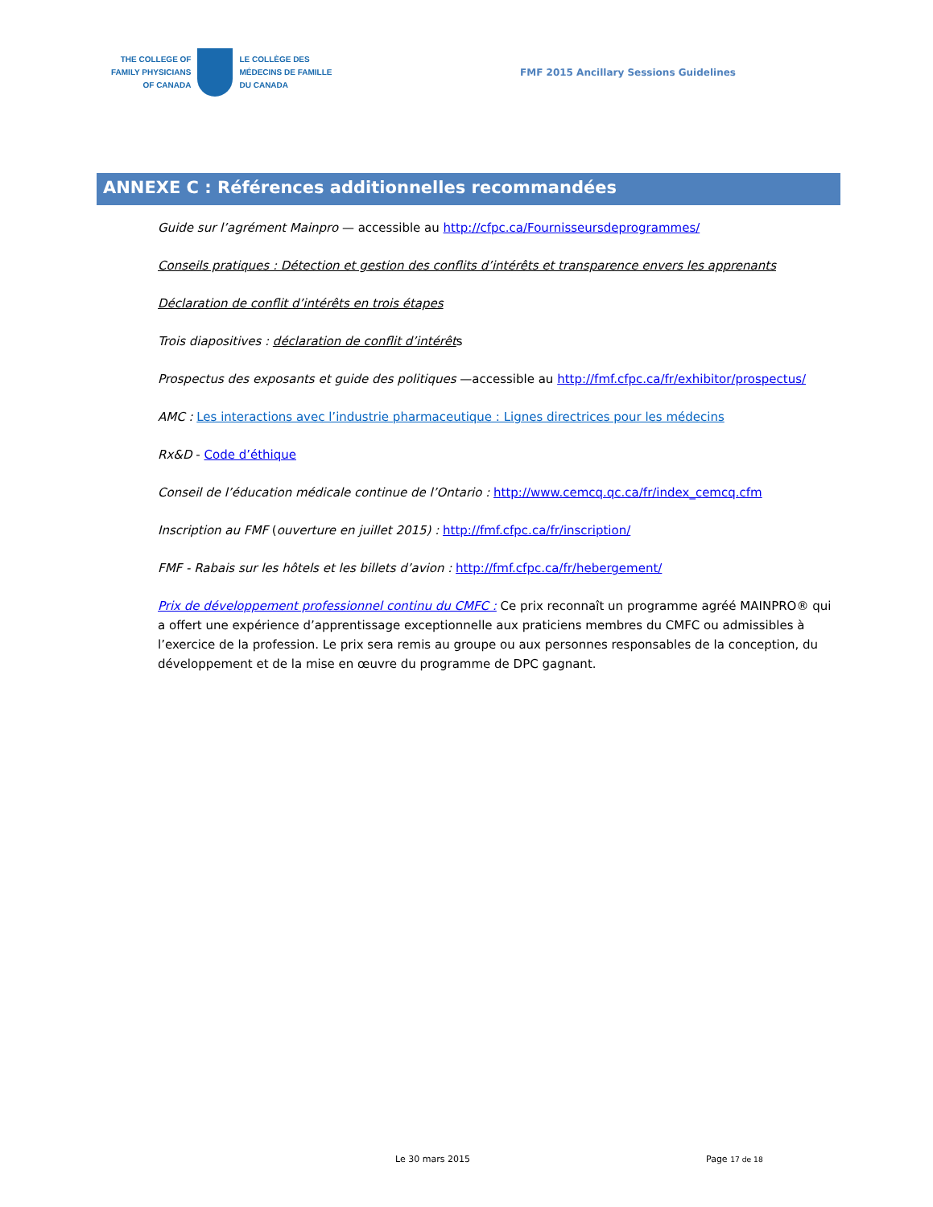THE COLLEGE OF
FAMILY PHYSICIANS
OF CANADA
LE COLLÈGE DES
MÉDECINS DE FAMILLE
DU CANADA
FMF 2015 Ancillary Sessions Guidelines
ANNEXE C : Références additionnelles recommandées
Guide sur l’agrément Mainpro — accessible au http://cfpc.ca/Fournisseursdeprogrammes/
Conseils pratiques : Détection et gestion des conflits d’intérêts et transparence envers les apprenants
Déclaration de conflit d’intérêts en trois étapes
Trois diapositives : déclaration de conflit d’intérêts
Prospectus des exposants et guide des politiques —accessible au http://fmf.cfpc.ca/fr/exhibitor/prospectus/
AMC : Les interactions avec l’industrie pharmaceutique : Lignes directrices pour les médecins
Rx&D - Code d’éthique
Conseil de l’éducation médicale continue de l’Ontario : http://www.cemcq.qc.ca/fr/index_cemcq.cfm
Inscription au FMF (ouverture en juillet 2015) : http://fmf.cfpc.ca/fr/inscription/
FMF - Rabais sur les hôtels et les billets d’avion : http://fmf.cfpc.ca/fr/hebergement/
Prix de développement professionnel continu du CMFC : Ce prix reconnaît un programme agréé MAINPRO® qui a offert une expérience d’apprentissage exceptionnelle aux praticiens membres du CMFC ou admissibles à l’exercice de la profession. Le prix sera remis au groupe ou aux personnes responsables de la conception, du développement et de la mise en œuvre du programme de DPC gagnant.
Le 30 mars 2015 Page 17 de 18